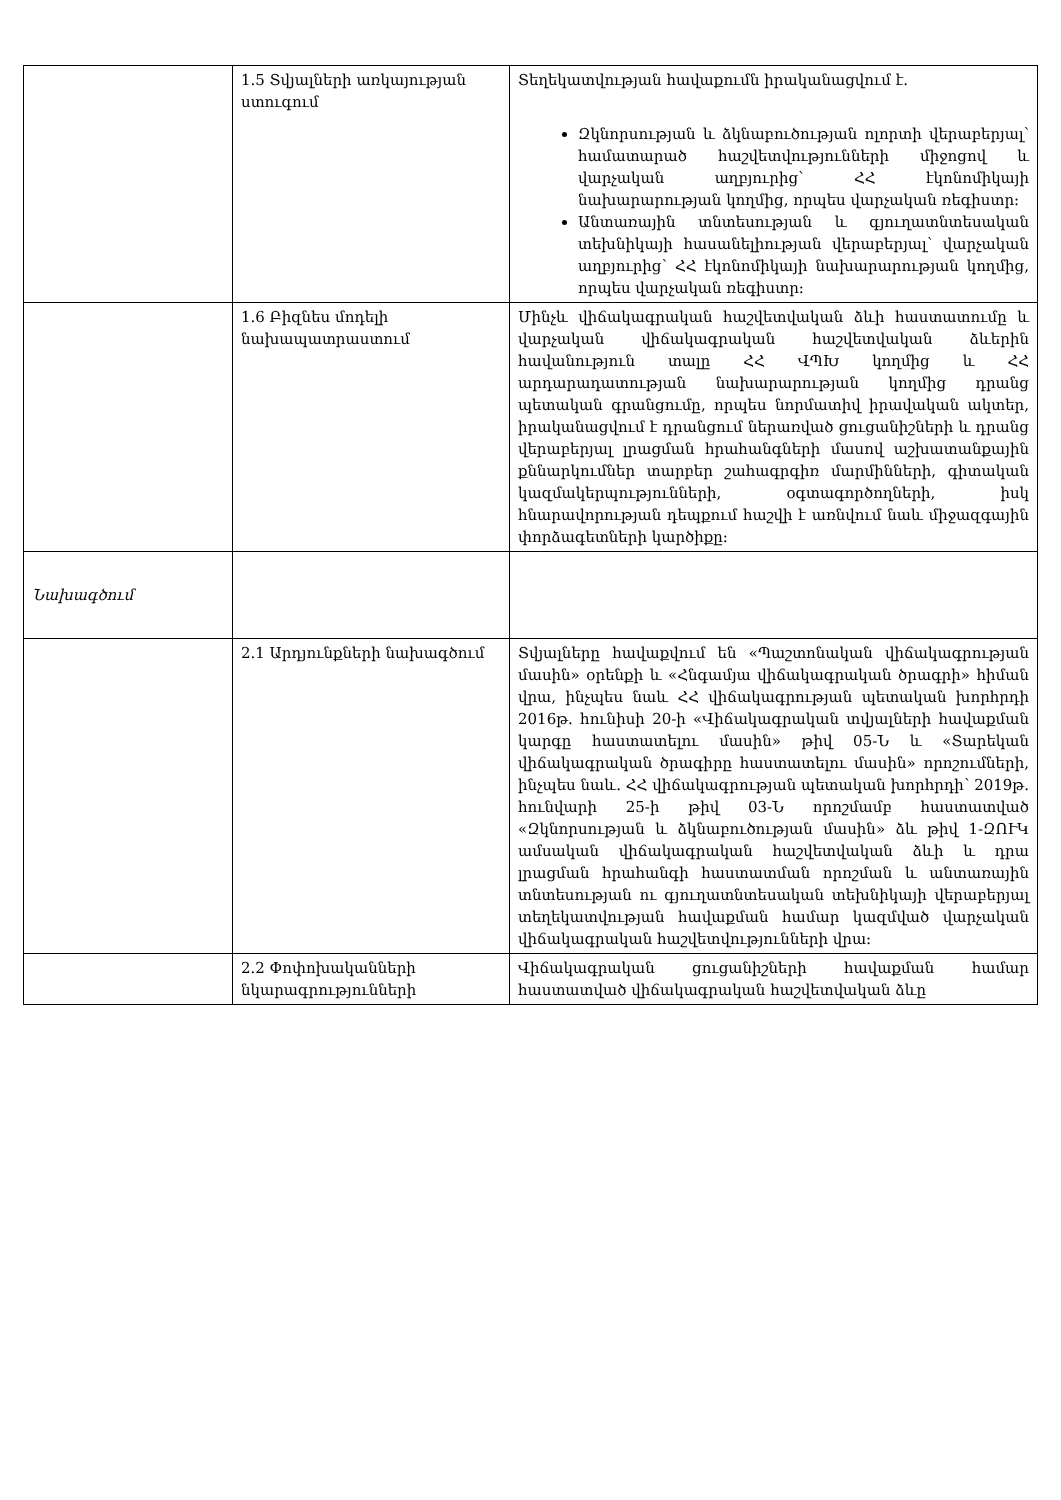| | 1.5 Տվյալների առկայության ստուգում | Տեղեկատվության հավաքումն իրականացվում է. Զկնորսության և ձկնաբուծության ոլորտի վերաբերյալ՝ համատարած հաշվետվությունների միջոցով և վարչական աղբյուրից՝ ՀՀ էկոնոմիկայի նախարարության կողմից, որպես վարչական ռեգիստր: Անտառային տնտեսության և գյուղատնտեսական տեխնիկայի հասանելիության վերաբերյալ՝ վարչական աղբյուրից՝ ՀՀ էկոնոմիկայի նախարարության կողմից, որպես վարչական ռեգիստր: |
| | 1.6 Բիզնես մոդելի նախապատրաստում | Մինչև վիճակագրական հաշվետվական ձևի հաստատումը և վարչական վիճակագրական հաշվետվական ձևերին հավանություն տալը ՀՀ ՎՊԽ կողմից և ՀՀ արդարադատության նախարարության կողմից դրանց պետական գրանցումը, որպես նորմատիվ իրավական ակտեր, իրականացվում է դրանցում ներառված ցուցանիշների և դրանց վերաբերյալ լրացման հրահանգների մասով աշխատանքային քննարկումներ տարբեր շահագրգիռ մարմինների, գիտական կազմակերպությունների, օգտագործողների, իսկ հնարավորության դեպքում հաշվի է առնվում նաև միջազգային փորձագետների կարծիքը: |
| Նախագծում | | |
| | 2.1 Արդյունքների նախագծում | Տվյալները հավաքվում են «Պաշտոնական վիճակագրության մասին» օրենքի և «Հնգամյա վիճակագրական ծրագրի» հիման վրա, ինչպես նաև ՀՀ վիճակագրության պետական խորհրդի 2016թ. հունիսի 20-ի «Վիճակագրական տվյալների հավաքման կարգը հաստատելու մասին» թիվ 05-Ն և «Տարեկան վիճակագրական ծրագիրը հաստատելու մասին» որոշումների, ինչպես նաև. ՀՀ վիճակագրության պետական խորհրդի՝ 2019թ. հունվարի 25-ի թիվ 03-Ն որոշմամբ հաստատված «Զկնորսության և ձկնաբուծության մասին» ձև թիվ 1-ԶՈՒԿ ամսական վիճակագրական հաշվետվական ձևի և դրա լրացման հրահանգի հաստատման որոշման և անտառային տնտեսության ու գյուղատնտեսական տեխնիկայի վերաբերյալ տեղեկատվության հավաքման համար կազմված վարչական վիճակագրական հաշվետվությունների վրա: |
| | 2.2 Փոփոխականների նկարագրությունների | Վիճակագրական ցուցանիշների հավաքման համար հաստատված վիճակագրական հաշվետվական ձևը |